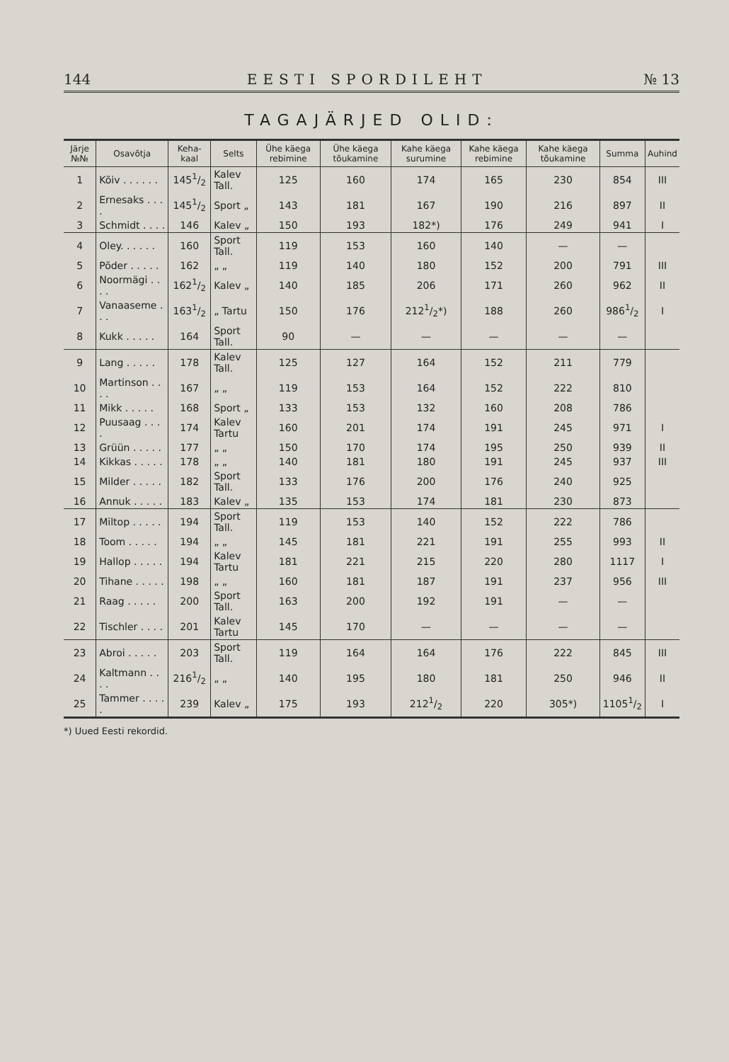144 EESTI SPORDILEHT № 13
TAGAJÄRJED OLID:
| Järje №№ | Osavõtja | Keha-kaal | Selts | Ühe käega rebimine | Ühe käega tõukamine | Kahe käega surumine | Kahe käega rebimine | Kahe käega tõukamine | Summa | Auhind |
| --- | --- | --- | --- | --- | --- | --- | --- | --- | --- | --- |
| 1 | Kõiv . . . . . . | 1451/2 | Kalev Tall. | 125 | 160 | 174 | 165 | 230 | 854 | III |
| 2 | Ernesaks . . . . | 1451/2 | Sport „ | 143 | 181 | 167 | 190 | 216 | 897 | II |
| 3 | Schmidt . . . . | 146 | Kalev „ | 150 | 193 | 182*) | 176 | 249 | 941 | I |
| 4 | Oley. . . . . . | 160 | Sport Tall. | 119 | 153 | 160 | 140 | — | — | |
| 5 | Põder . . . . . | 162 | „ „ | 119 | 140 | 180 | 152 | 200 | 791 | III |
| 6 | Noormägi . . . . | 1621/2 | Kalev „ | 140 | 185 | 206 | 171 | 260 | 962 | II |
| 7 | Vanaaseme . . . | 1631/2 | „ Tartu | 150 | 176 | 2121/2*) | 188 | 260 | 9861/2 | I |
| 8 | Kukk . . . . . | 164 | Sport Tall. | 90 | — | — | — | — | — | |
| 9 | Lang . . . . . | 178 | Kalev Tall. | 125 | 127 | 164 | 152 | 211 | 779 | |
| 10 | Martinson . . . . | 167 | „ „ | 119 | 153 | 164 | 152 | 222 | 810 | |
| 11 | Mikk . . . . . | 168 | Sport „ | 133 | 153 | 132 | 160 | 208 | 786 | |
| 12 | Puusaag . . . . | 174 | Kalev Tartu | 160 | 201 | 174 | 191 | 245 | 971 | I |
| 13 | Grüün . . . . . | 177 | „ „ | 150 | 170 | 174 | 195 | 250 | 939 | II |
| 14 | Kikkas . . . . . | 178 | „ „ | 140 | 181 | 180 | 191 | 245 | 937 | III |
| 15 | Milder . . . . . | 182 | Sport Tall. | 133 | 176 | 200 | 176 | 240 | 925 | |
| 16 | Annuk . . . . . | 183 | Kalev „ | 135 | 153 | 174 | 181 | 230 | 873 | |
| 17 | Miltop . . . . . | 194 | Sport Tall. | 119 | 153 | 140 | 152 | 222 | 786 | |
| 18 | Toom . . . . . | 194 | „ „ | 145 | 181 | 221 | 191 | 255 | 993 | II |
| 19 | Hallop . . . . . | 194 | Kalev Tartu | 181 | 221 | 215 | 220 | 280 | 1117 | I |
| 20 | Tihane . . . . . | 198 | „ „ | 160 | 181 | 187 | 191 | 237 | 956 | III |
| 21 | Raag . . . . . | 200 | Sport Tall. | 163 | 200 | 192 | 191 | — | — | |
| 22 | Tischler . . . . | 201 | Kalev Tartu | 145 | 170 | — | — | — | — | |
| 23 | Abroi . . . . . | 203 | Sport Tall. | 119 | 164 | 164 | 176 | 222 | 845 | III |
| 24 | Kaltmann . . . . | 2161/2 | „ „ | 140 | 195 | 180 | 181 | 250 | 946 | II |
| 25 | Tammer . . . . . | 239 | Kalev „ | 175 | 193 | 2121/2 | 220 | 305*) | 11051/2 | I |
*) Uued Eesti rekordid.